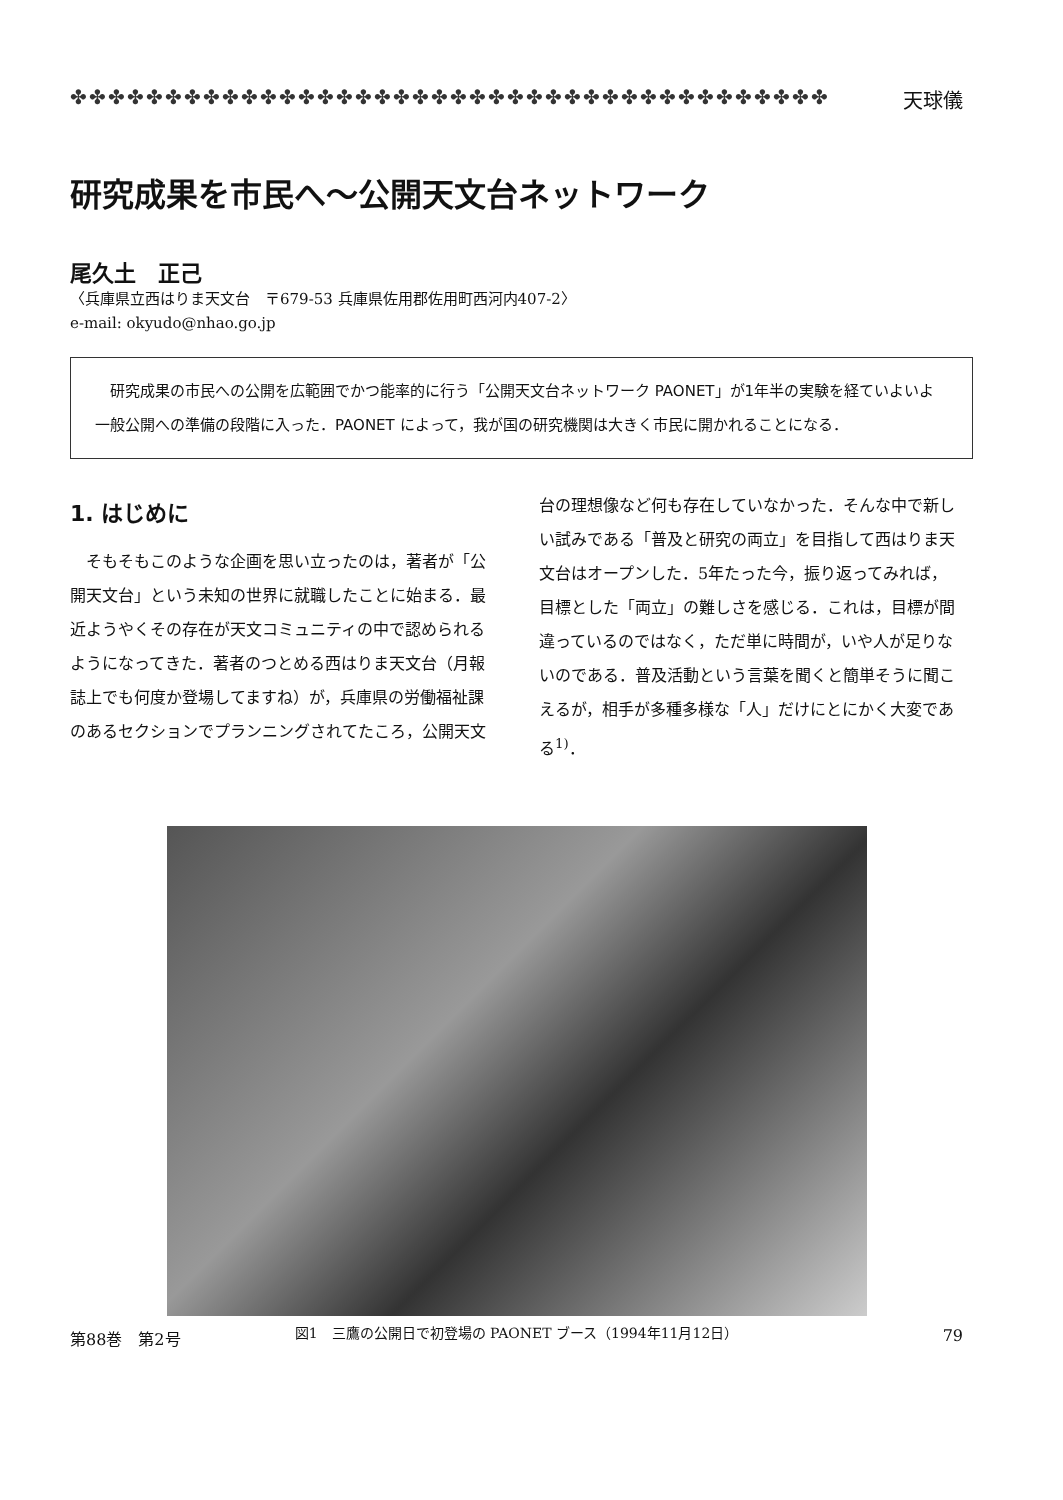✤✤✤✤✤✤✤✤✤✤✤✤✤✤✤✤✤✤✤✤✤✤✤✤✤✤✤✤✤✤✤✤✤✤✤✤✤✤✤✤ 天球儀
研究成果を市民へ〜公開天文台ネットワーク
尾久土　正己
〈兵庫県立西はりま天文台　〒679-53 兵庫県佐用郡佐用町西河内407-2〉
e-mail: okyudo@nhao.go.jp
　研究成果の市民への公開を広範囲でかつ能率的に行う「公開天文台ネットワーク PAONET」が1年半の実験を経ていよいよ一般公開への準備の段階に入った．PAONET によって，我が国の研究機関は大きく市民に開かれることになる．
1. はじめに
そもそもこのような企画を思い立ったのは，著者が「公開天文台」という未知の世界に就職したことに始まる．最近ようやくその存在が天文コミュニティの中で認められるようになってきた．著者のつとめる西はりま天文台（月報誌上でも何度か登場してますね）が，兵庫県の労働福祉課のあるセクションでプランニングされてたころ，公開天文台の理想像など何も存在していなかった．そんな中で新しい試みである「普及と研究の両立」を目指して西はりま天文台はオープンした．5年たった今，振り返ってみれば，目標とした「両立」の難しさを感じる．これは，目標が間違っているのではなく，ただ単に時間が，いや人が足りないのである．普及活動という言葉を聞くと簡単そうに聞こえるが，相手が多種多様な「人」だけにとにかく大変である<sup>1)</sup>．
図1　三鷹の公開日で初登場の PAONET ブース（1994年11月12日）
第88巻　第2号 79